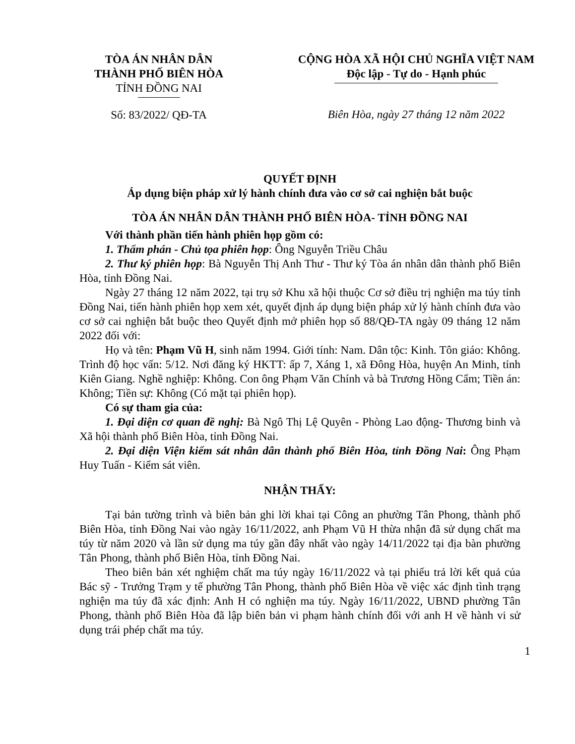TÒA ÁN NHÂN DÂN
THÀNH PHỐ BIÊN HÒA
TỈNH ĐỒNG NAI
Số: 83/2022/ QĐ-TA
CỘNG HÒA XÃ HỘI CHỦ NGHĨA VIỆT NAM
Độc lập - Tự do - Hạnh phúc
Biên Hòa, ngày 27 tháng 12 năm 2022
QUYẾT ĐỊNH
Áp dụng biện pháp xử lý hành chính đưa vào cơ sở cai nghiện bắt buộc
TÒA ÁN NHÂN DÂN THÀNH PHỐ BIÊN HÒA- TỈNH ĐỒNG NAI
Với thành phần tiến hành phiên họp gồm có:
1. Thẩm phán - Chủ tọa phiên họp: Ông Nguyễn Triều Châu
2. Thư ký phiên họp: Bà Nguyễn Thị Anh Thư - Thư ký Tòa án nhân dân thành phố Biên Hòa, tỉnh Đồng Nai.
Ngày 27 tháng 12 năm 2022, tại trụ sở Khu xã hội thuộc Cơ sở điều trị nghiện ma túy tỉnh Đồng Nai, tiến hành phiên họp xem xét, quyết định áp dụng biện pháp xử lý hành chính đưa vào cơ sở cai nghiện bắt buộc theo Quyết định mở phiên họp số 88/QĐ-TA ngày 09 tháng 12 năm 2022 đối với:
Họ và tên: Phạm Vũ H, sinh năm 1994. Giới tính: Nam. Dân tộc: Kinh. Tôn giáo: Không. Trình độ học vấn: 5/12. Nơi đăng ký HKTT: ấp 7, Xáng 1, xã Đông Hòa, huyện An Minh, tỉnh Kiên Giang. Nghề nghiệp: Không. Con ông Phạm Văn Chính và bà Trương Hồng Cẩm; Tiền án: Không; Tiền sự: Không (Có mặt tại phiên họp).
Có sự tham gia của:
1. Đại diện cơ quan đề nghị: Bà Ngô Thị Lệ Quyên - Phòng Lao động- Thương binh và Xã hội thành phố Biên Hòa, tỉnh Đồng Nai.
2. Đại diện Viện kiểm sát nhân dân thành phố Biên Hòa, tỉnh Đồng Nai: Ông Phạm Huy Tuấn - Kiểm sát viên.
NHẬN THẤY:
Tại bản tường trình và biên bản ghi lời khai tại Công an phường Tân Phong, thành phố Biên Hòa, tỉnh Đồng Nai vào ngày 16/11/2022, anh Phạm Vũ H thừa nhận đã sử dụng chất ma túy từ năm 2020 và lần sử dụng ma túy gần đây nhất vào ngày 14/11/2022 tại địa bàn phường Tân Phong, thành phố Biên Hòa, tỉnh Đồng Nai.
Theo biên bản xét nghiệm chất ma túy ngày 16/11/2022 và tại phiếu trả lời kết quả của Bác sỹ - Trưởng Trạm y tế phường Tân Phong, thành phố Biên Hòa về việc xác định tình trạng nghiện ma túy đã xác định: Anh H có nghiện ma túy. Ngày 16/11/2022, UBND phường Tân Phong, thành phố Biên Hòa đã lập biên bản vi phạm hành chính đối với anh H về hành vi sử dụng trái phép chất ma túy.
1